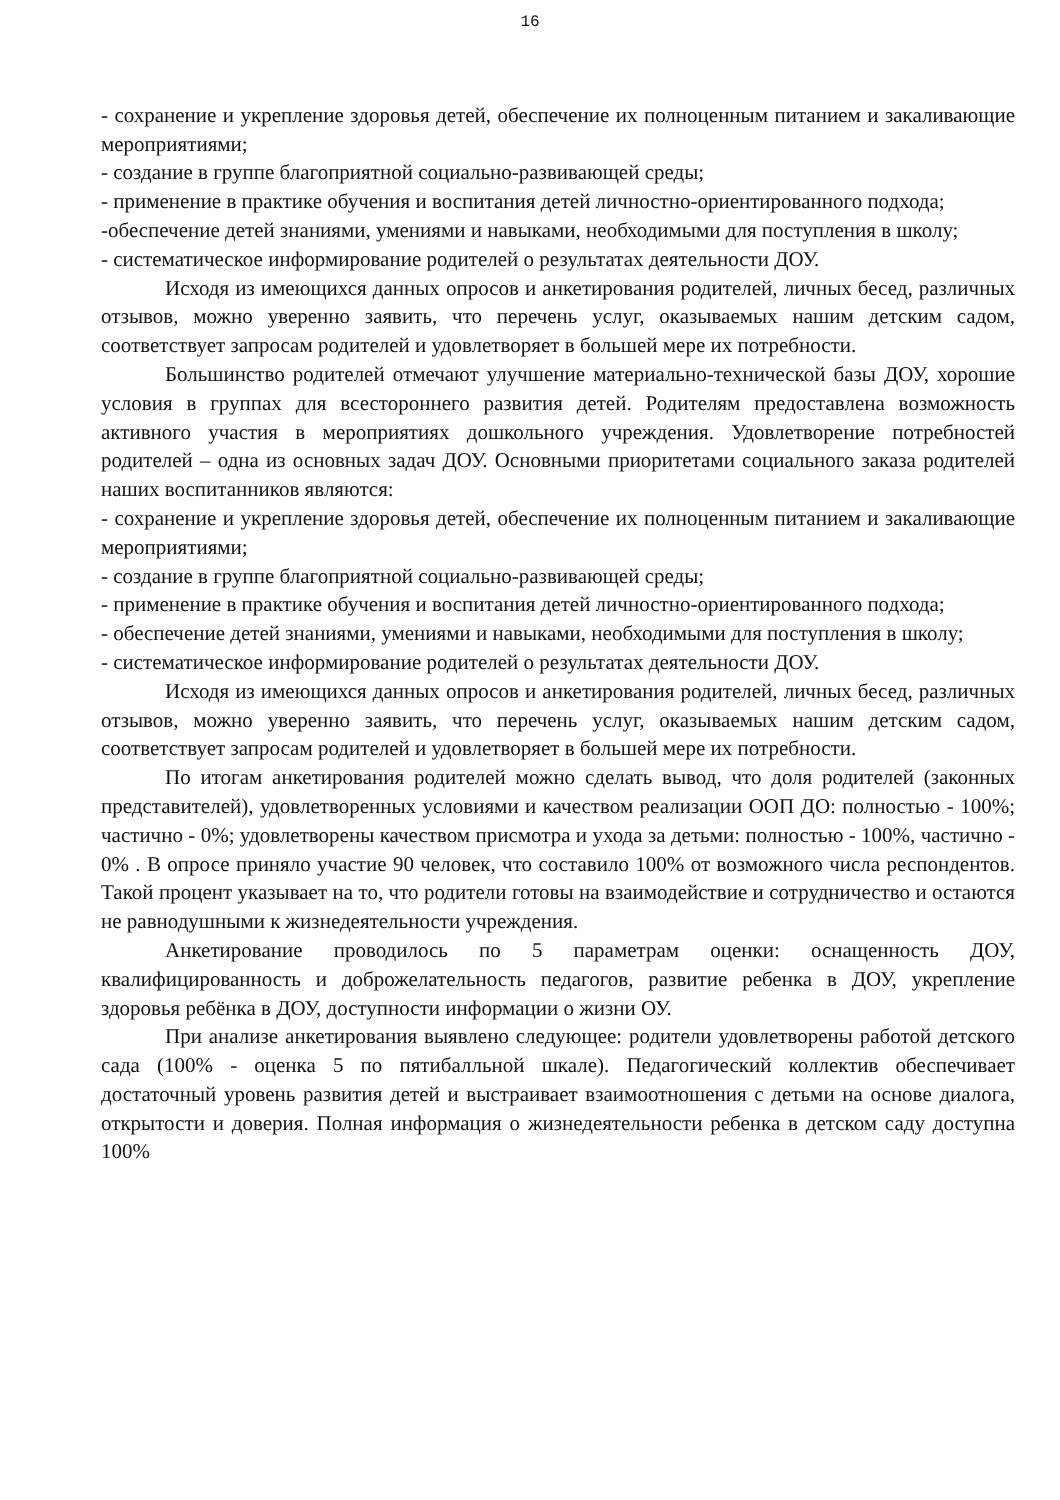16
- сохранение и укрепление здоровья детей, обеспечение их полноценным питанием и закаливающие мероприятиями;
- создание в группе благоприятной социально-развивающей среды;
- применение в практике обучения и воспитания детей личностно-ориентированного подхода;
-обеспечение детей знаниями, умениями и навыками, необходимыми для поступления в школу;
- систематическое информирование родителей о результатах деятельности ДОУ.
Исходя из имеющихся данных опросов и анкетирования родителей, личных бесед, различных отзывов, можно уверенно заявить, что перечень услуг, оказываемых нашим детским садом, соответствует запросам родителей и удовлетворяет в большей мере их потребности.
Большинство родителей отмечают улучшение материально-технической базы ДОУ, хорошие условия в группах для всестороннего развития детей. Родителям предоставлена возможность активного участия в мероприятиях дошкольного учреждения. Удовлетворение потребностей родителей – одна из основных задач ДОУ. Основными приоритетами социального заказа родителей наших воспитанников являются:
- сохранение и укрепление здоровья детей, обеспечение их полноценным питанием и закаливающие мероприятиями;
- создание в группе благоприятной социально-развивающей среды;
- применение в практике обучения и воспитания детей личностно-ориентированного подхода;
- обеспечение детей знаниями, умениями и навыками, необходимыми для поступления в школу;
- систематическое информирование родителей о результатах деятельности ДОУ.
Исходя из имеющихся данных опросов и анкетирования родителей, личных бесед, различных отзывов, можно уверенно заявить, что перечень услуг, оказываемых нашим детским садом, соответствует запросам родителей и удовлетворяет в большей мере их потребности.
По итогам анкетирования родителей можно сделать вывод, что доля родителей (законных представителей), удовлетворенных условиями и качеством реализации ООП ДО: полностью - 100%; частично - 0%; удовлетворены качеством присмотра и ухода за детьми: полностью - 100%, частично - 0% . В опросе приняло участие 90 человек, что составило 100% от возможного числа респондентов. Такой процент указывает на то, что родители готовы на взаимодействие и сотрудничество и остаются не равнодушными к жизнедеятельности учреждения.
Анкетирование проводилось по 5 параметрам оценки: оснащенность ДОУ, квалифицированность и доброжелательность педагогов, развитие ребенка в ДОУ, укрепление здоровья ребёнка в ДОУ, доступности информации о жизни ОУ.
При анализе анкетирования выявлено следующее: родители удовлетворены работой детского сада (100% - оценка 5 по пятибалльной шкале). Педагогический коллектив обеспечивает достаточный уровень развития детей и выстраивает взаимоотношения с детьми на основе диалога, открытости и доверия. Полная информация о жизнедеятельности ребенка в детском саду доступна 100%